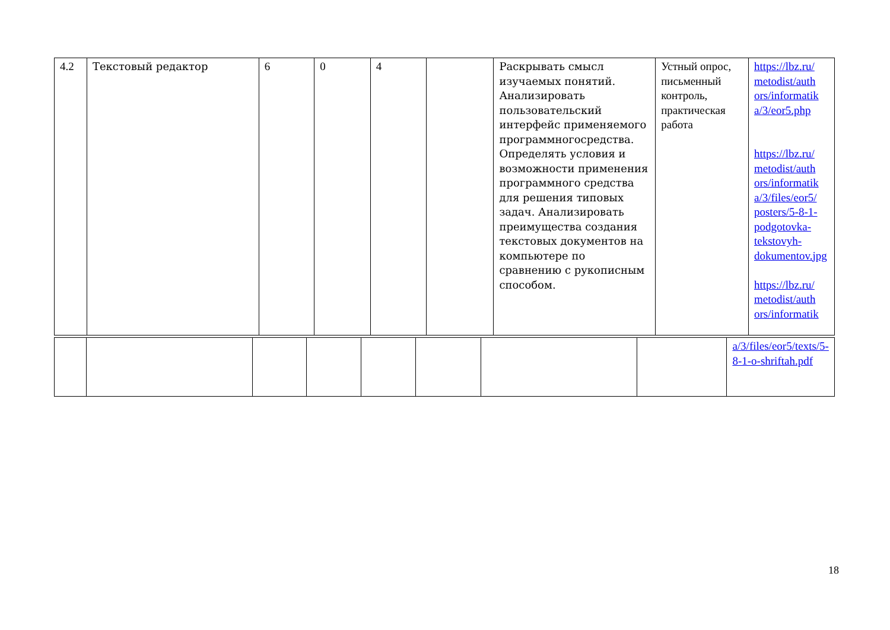| 4.2 | Текстовый редактор | 6 | 0 | 4 | | Раскрывать смысл изучаемых понятий. Анализировать пользовательский интерфейс применяемого программногосредства. Определять условия и возможности применения программного средства для решения типовых задач. Анализировать преимущества создания текстовых документов на компьютере по сравнению с рукописным способом. | Устный опрос, письменный контроль, практическая работа | https://lbz.ru/ metodist/auth ors/informatik a/3/eor5.php https://lbz.ru/ metodist/auth ors/informatik a/3/files/eor5/ posters/5-8-1-podgotovka-tekstovyh-dokumentov.jpg https://lbz.ru/ metodist/auth ors/informatik |
| | | | | | | | | a/3/files/eor5/texts/5-8-1-o-shriftah.pdf |
18